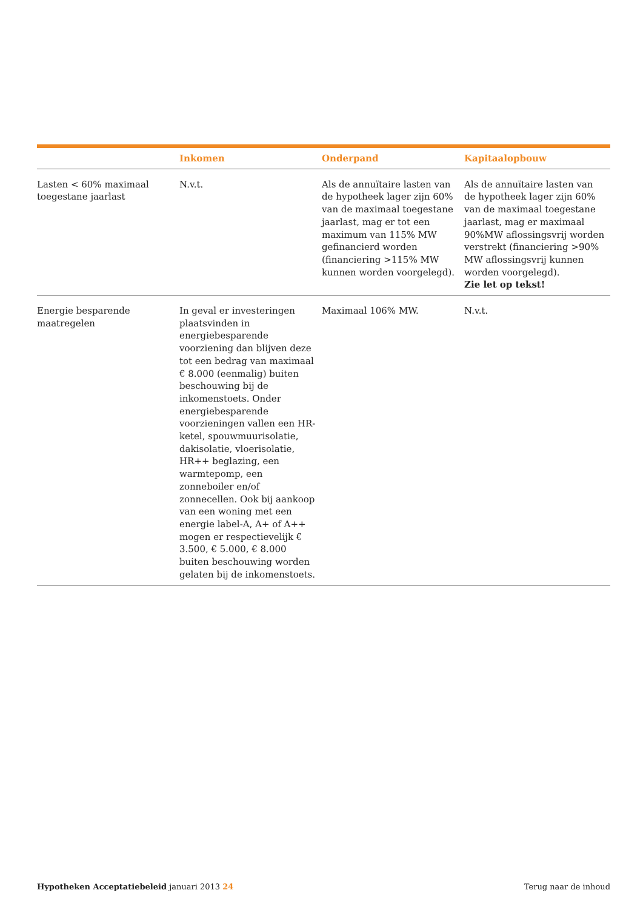| | Inkomen | Onderpand | Kapitaalopbouw |
| --- | --- | --- | --- |
| Lasten < 60% maximaal toegestane jaarlast | N.v.t. | Als de annuïtaire lasten van de hypotheek lager zijn 60% van de maximaal toegestane jaarlast, mag er tot een maximum van 115% MW gefinancierd worden (financiering >115% MW kunnen worden voorgelegd). | Als de annuïtaire lasten van de hypotheek lager zijn 60% van de maximaal toegestane jaarlast, mag er maximaal 90%MW aflossingsvrij worden verstrekt (financiering >90% MW aflossingsvrij kunnen worden voorgelegd). Zie let op tekst! |
| Energie besparende maatregelen | In geval er investeringen plaatsvinden in energiebesparende voorziening dan blijven deze tot een bedrag van maximaal € 8.000 (eenmalig) buiten beschouwing bij de inkomenstoets. Onder energiebesparende voorzieningen vallen een HR-ketel, spouwmuurisolatie, dakisolatie, vloerisolatie, HR++ beglazing, een warmtepomp, een zonneboiler en/of zonnecellen. Ook bij aankoop van een woning met een energie label-A, A+ of A++ mogen er respectievelijk € 3.500, € 5.000, € 8.000 buiten beschouwing worden gelaten bij de inkomenstoets. | Maximaal 106% MW. | N.v.t. |
Hypotheken Acceptatiebeleid januari 2013 24
Terug naar de inhoud